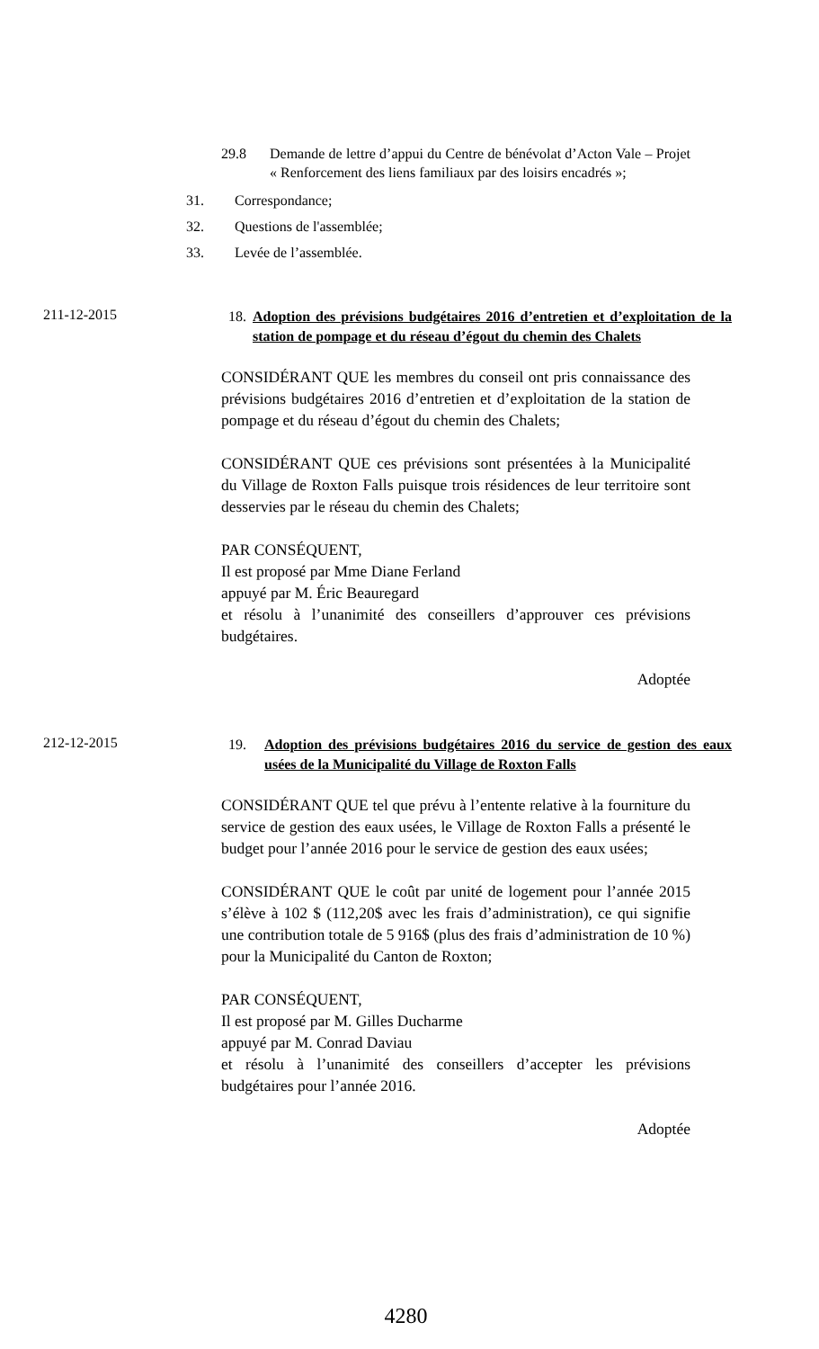29.8 Demande de lettre d’appui du Centre de bénévolat d’Acton Vale – Projet « Renforcement des liens familiaux par des loisirs encadrés »;
31. Correspondance;
32. Questions de l'assemblée;
33. Levée de l’assemblée.
211-12-2015
18. Adoption des prévisions budgétaires 2016 d’entretien et d’exploitation de la station de pompage et du réseau d’égout du chemin des Chalets
CONSIDÉRANT QUE les membres du conseil ont pris connaissance des prévisions budgétaires 2016 d’entretien et d’exploitation de la station de pompage et du réseau d’égout du chemin des Chalets;
CONSIDÉRANT QUE ces prévisions sont présentées à la Municipalité du Village de Roxton Falls puisque trois résidences de leur territoire sont desservies par le réseau du chemin des Chalets;
PAR CONSÉQUENT,
Il est proposé par Mme Diane Ferland
appuyé par M. Éric Beauregard
et résolu à l’unanimité des conseillers d’approuver ces prévisions budgétaires.
Adoptée
212-12-2015
19. Adoption des prévisions budgétaires 2016 du service de gestion des eaux usées de la Municipalité du Village de Roxton Falls
CONSIDÉRANT QUE tel que prévu à l’entente relative à la fourniture du service de gestion des eaux usées, le Village de Roxton Falls a présenté le budget pour l’année 2016 pour le service de gestion des eaux usées;
CONSIDÉRANT QUE le coût par unité de logement pour l’année 2015 s’élève à 102 $ (112,20$ avec les frais d’administration), ce qui signifie une contribution totale de 5 916$ (plus des frais d’administration de 10 %) pour la Municipalité du Canton de Roxton;
PAR CONSÉQUENT,
Il est proposé par M. Gilles Ducharme
appuyé par M. Conrad Daviau
et résolu à l’unanimité des conseillers d’accepter les prévisions budgétaires pour l’année 2016.
Adoptée
4280